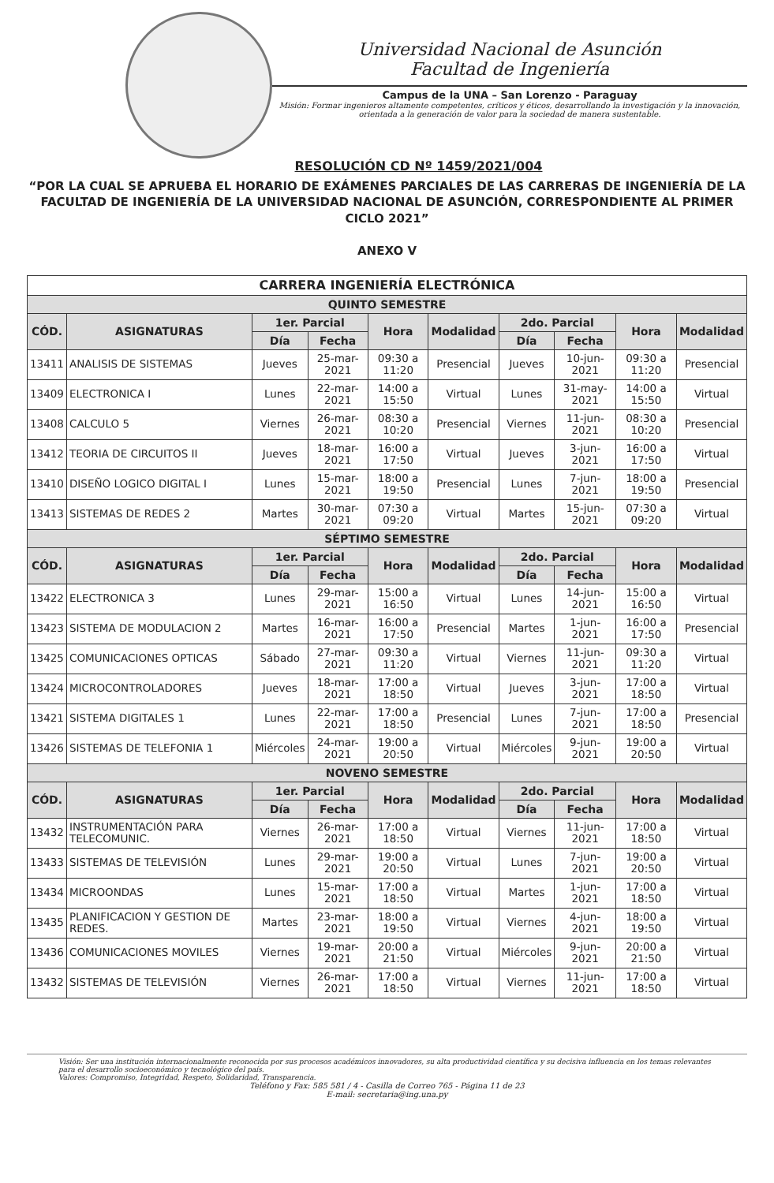Universidad Nacional de Asunción
Facultad de Ingeniería
Campus de la UNA – San Lorenzo - Paraguay
Misión: Formar ingenieros altamente competentes, críticos y éticos, desarrollando la investigación y la innovación, orientada a la generación de valor para la sociedad de manera sustentable.
RESOLUCIÓN CD Nº 1459/2021/004
“POR LA CUAL SE APRUEBA EL HORARIO DE EXÁMENES PARCIALES DE LAS CARRERAS DE INGENIERÍA DE LA FACULTAD DE INGENIERÍA DE LA UNIVERSIDAD NACIONAL DE ASUNCIÓN, CORRESPONDIENTE AL PRIMER CICLO 2021”
ANEXO V
| CARRERA INGENIERÍA ELECTRÓNICA | | | | | | | | | |
| --- | --- | --- | --- | --- | --- | --- | --- | --- | --- |
| QUINTO SEMESTRE | | | | | | | | | |
| CÓD. | ASIGNATURAS | 1er. Parcial | | Hora | Modalidad | 2do. Parcial | | Hora | Modalidad |
| | | Día | Fecha | | | Día | Fecha | | |
| 13411 | ANALISIS DE SISTEMAS | Jueves | 25-mar-2021 | 09:30 a 11:20 | Presencial | Jueves | 10-jun-2021 | 09:30 a 11:20 | Presencial |
| 13409 | ELECTRONICA I | Lunes | 22-mar-2021 | 14:00 a 15:50 | Virtual | Lunes | 31-may-2021 | 14:00 a 15:50 | Virtual |
| 13408 | CALCULO 5 | Viernes | 26-mar-2021 | 08:30 a 10:20 | Presencial | Viernes | 11-jun-2021 | 08:30 a 10:20 | Presencial |
| 13412 | TEORIA DE CIRCUITOS II | Jueves | 18-mar-2021 | 16:00 a 17:50 | Virtual | Jueves | 3-jun-2021 | 16:00 a 17:50 | Virtual |
| 13410 | DISEÑO LOGICO DIGITAL I | Lunes | 15-mar-2021 | 18:00 a 19:50 | Presencial | Lunes | 7-jun-2021 | 18:00 a 19:50 | Presencial |
| 13413 | SISTEMAS DE REDES 2 | Martes | 30-mar-2021 | 07:30 a 09:20 | Virtual | Martes | 15-jun-2021 | 07:30 a 09:20 | Virtual |
| SÉPTIMO SEMESTRE | | | | | | | | | |
| CÓD. | ASIGNATURAS | 1er. Parcial | | Hora | Modalidad | 2do. Parcial | | Hora | Modalidad |
| | | Día | Fecha | | | Día | Fecha | | |
| 13422 | ELECTRONICA 3 | Lunes | 29-mar-2021 | 15:00 a 16:50 | Virtual | Lunes | 14-jun-2021 | 15:00 a 16:50 | Virtual |
| 13423 | SISTEMA DE MODULACION 2 | Martes | 16-mar-2021 | 16:00 a 17:50 | Presencial | Martes | 1-jun-2021 | 16:00 a 17:50 | Presencial |
| 13425 | COMUNICACIONES OPTICAS | Sábado | 27-mar-2021 | 09:30 a 11:20 | Virtual | Viernes | 11-jun-2021 | 09:30 a 11:20 | Virtual |
| 13424 | MICROCONTROLADORES | Jueves | 18-mar-2021 | 17:00 a 18:50 | Virtual | Jueves | 3-jun-2021 | 17:00 a 18:50 | Virtual |
| 13421 | SISTEMA DIGITALES 1 | Lunes | 22-mar-2021 | 17:00 a 18:50 | Presencial | Lunes | 7-jun-2021 | 17:00 a 18:50 | Presencial |
| 13426 | SISTEMAS DE TELEFONIA 1 | Miércoles | 24-mar-2021 | 19:00 a 20:50 | Virtual | Miércoles | 9-jun-2021 | 19:00 a 20:50 | Virtual |
| NOVENO SEMESTRE | | | | | | | | | |
| CÓD. | ASIGNATURAS | 1er. Parcial | | Hora | Modalidad | 2do. Parcial | | Hora | Modalidad |
| | | Día | Fecha | | | Día | Fecha | | |
| 13432 | INSTRUMENTACIÓN PARA TELECOMUNIC. | Viernes | 26-mar-2021 | 17:00 a 18:50 | Virtual | Viernes | 11-jun-2021 | 17:00 a 18:50 | Virtual |
| 13433 | SISTEMAS DE TELEVISIÓN | Lunes | 29-mar-2021 | 19:00 a 20:50 | Virtual | Lunes | 7-jun-2021 | 19:00 a 20:50 | Virtual |
| 13434 | MICROONDAS | Lunes | 15-mar-2021 | 17:00 a 18:50 | Virtual | Martes | 1-jun-2021 | 17:00 a 18:50 | Virtual |
| 13435 | PLANIFICACION Y GESTION DE REDES. | Martes | 23-mar-2021 | 18:00 a 19:50 | Virtual | Viernes | 4-jun-2021 | 18:00 a 19:50 | Virtual |
| 13436 | COMUNICACIONES MOVILES | Viernes | 19-mar-2021 | 20:00 a 21:50 | Virtual | Miércoles | 9-jun-2021 | 20:00 a 21:50 | Virtual |
| 13432 | SISTEMAS DE TELEVISIÓN | Viernes | 26-mar-2021 | 17:00 a 18:50 | Virtual | Viernes | 11-jun-2021 | 17:00 a 18:50 | Virtual |
Visión: Ser una institución internacionalmente reconocida por sus procesos académicos innovadores, su alta productividad científica y su decisiva influencia en los temas relevantes para el desarrollo socioeconómico y tecnológico del país.
Valores: Compromiso, Integridad, Respeto, Solidaridad, Transparencia.
Teléfono y Fax: 585 581 / 4 - Casilla de Correo 765 - Página 11 de 23
E-mail: secretaria@ing.una.py